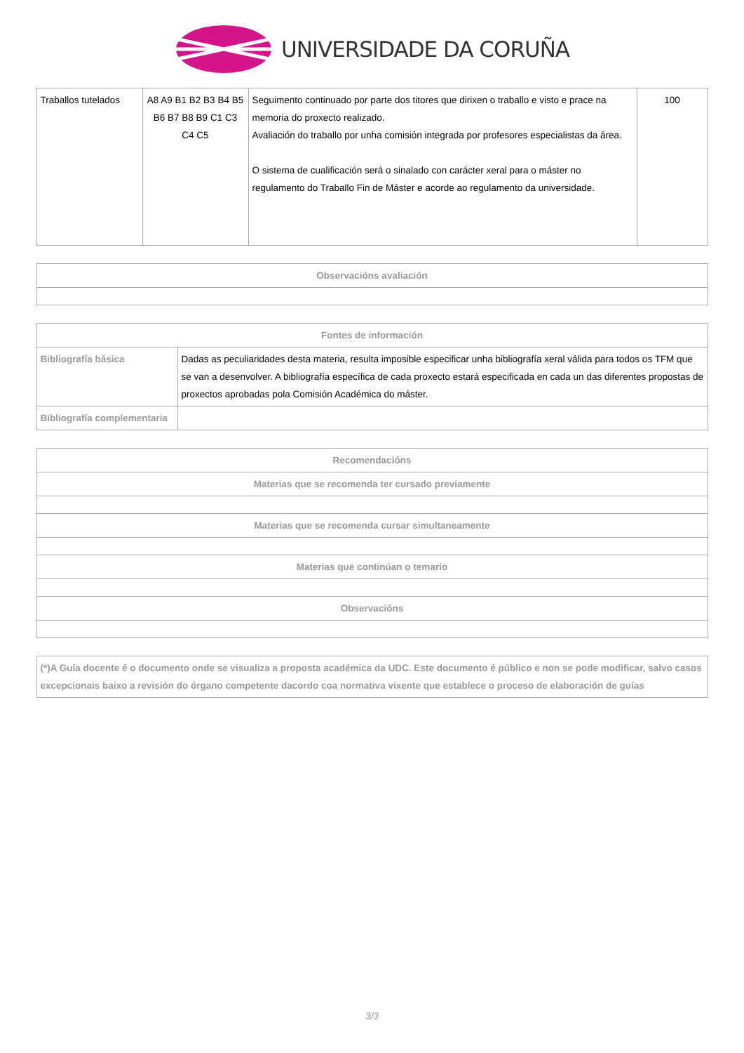UNIVERSIDADE DA CORUÑA
| Traballos tutelados | A8 A9 B1 B2 B3 B4 B5 B6 B7 B8 B9 C1 C3 C4 C5 | Seguimento continuado por parte dos titores que dirixen o traballo e visto e prace na memoria do proxecto realizado. Avaliación do traballo por unha comisión integrada por profesores especialistas da área. O sistema de cualificación será o sinalado con carácter xeral para o máster no regulamento do Traballo Fin de Máster e acorde ao regulamento da universidade. | 100 |
| Observacións avaliación |
| --- |
| Fontes de información | |
| --- | --- |
| Bibliografía básica | Dadas as peculiaridades desta materia, resulta imposible especificar unha bibliografía xeral válida para todos os TFM que se van a desenvolver. A bibliografía específica de cada proxecto estará especificada en cada un das diferentes propostas de proxectos aprobadas pola Comisión Académica do máster. |
| Bibliografía complementaria | |
| Recomendacións |
| --- |
| Materias que se recomenda ter cursado previamente |
| Materias que se recomenda cursar simultaneamente |
| Materias que continúan o temario |
| Observacións |
| (*)A Guía docente é o documento onde se visualiza a proposta académica da UDC. Este documento é público e non se pode modificar, salvo casos excepcionais baixo a revisión do órgano competente dacordo coa normativa vixente que establece o proceso de elaboración de guías |
3/3